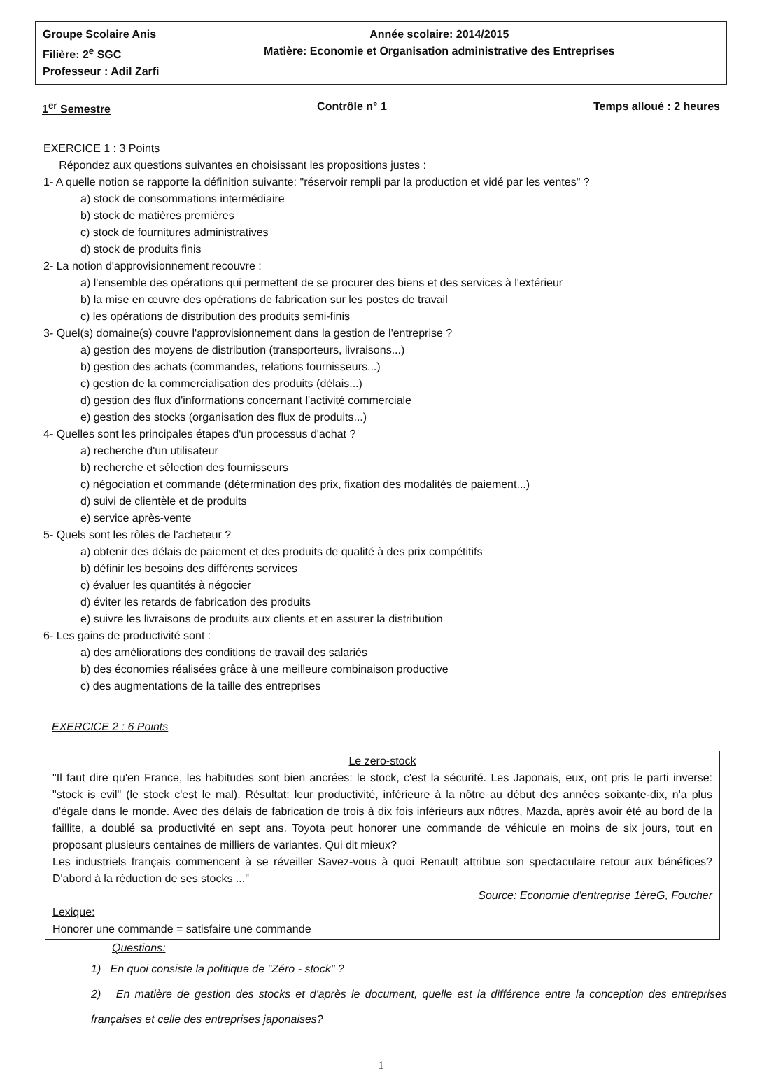Groupe Scolaire Anis
Filière: 2<sup>e</sup> SGC
Professeur : Adil Zarfi
Année scolaire: 2014/2015
Matière: Economie et Organisation administrative des Entreprises
1<sup>er</sup> Semestre Contrôle n° 1 Temps alloué : 2 heures
EXERCICE 1 : 3 Points
Répondez aux questions suivantes en choisissant les propositions justes :
1- A quelle notion se rapporte la définition suivante: "réservoir rempli par la production et vidé par les ventes" ?
a) stock de consommations intermédiaire
b) stock de matières premières
c) stock de fournitures administratives
d) stock de produits finis
2- La notion d'approvisionnement recouvre :
a) l'ensemble des opérations qui permettent de se procurer des biens et des services à l'extérieur
b) la mise en œuvre des opérations de fabrication sur les postes de travail
c) les opérations de distribution des produits semi-finis
3- Quel(s) domaine(s) couvre l'approvisionnement dans la gestion de l'entreprise ?
a) gestion des moyens de distribution (transporteurs, livraisons...)
b) gestion des achats (commandes, relations fournisseurs...)
c) gestion de la commercialisation des produits (délais...)
d) gestion des flux d'informations concernant l'activité commerciale
e) gestion des stocks (organisation des flux de produits...)
4- Quelles sont les principales étapes d'un processus d'achat ?
a) recherche d'un utilisateur
b) recherche et sélection des fournisseurs
c) négociation et commande (détermination des prix, fixation des modalités de paiement...)
d) suivi de clientèle et de produits
e) service après-vente
5- Quels sont les rôles de l'acheteur ?
a) obtenir des délais de paiement et des produits de qualité à des prix compétitifs
b) définir les besoins des différents services
c) évaluer les quantités à négocier
d) éviter les retards de fabrication des produits
e) suivre les livraisons de produits aux clients et en assurer la distribution
6- Les gains de productivité sont :
a) des améliorations des conditions de travail des salariés
b) des économies réalisées grâce à une meilleure combinaison productive
c) des augmentations de la taille des entreprises
EXERCICE 2 : 6 Points
Le zero-stock
"Il faut dire qu'en France, les habitudes sont bien ancrées: le stock, c'est la sécurité. Les Japonais, eux, ont pris le parti inverse: "stock is evil" (le stock c'est le mal). Résultat: leur productivité, inférieure à la nôtre au début des années soixante-dix, n'a plus d'égale dans le monde. Avec des délais de fabrication de trois à dix fois inférieurs aux nôtres, Mazda, après avoir été au bord de la faillite, a doublé sa productivité en sept ans. Toyota peut honorer une commande de véhicule en moins de six jours, tout en proposant plusieurs centaines de milliers de variantes. Qui dit mieux?
Les industriels français commencent à se réveiller Savez-vous à quoi Renault attribue son spectaculaire retour aux bénéfices? D'abord à la réduction de ses stocks ..."
Source: Economie d'entreprise 1èreG, Foucher
Lexique:
Honorer une commande = satisfaire une commande
Questions:
1) En quoi consiste la politique de "Zéro - stock" ?
2) En matière de gestion des stocks et d'après le document, quelle est la différence entre la conception des entreprises françaises et celle des entreprises japonaises?
1